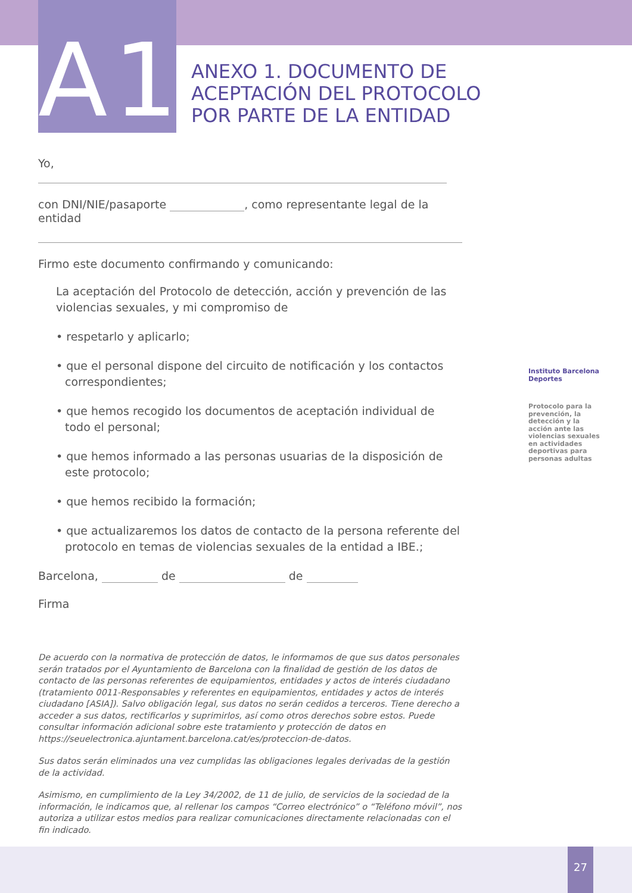A1
ANEXO 1. DOCUMENTO DE
ACEPTACIÓN DEL PROTOCOLO
POR PARTE DE LA ENTIDAD
Yo,
con DNI/NIE/pasaporte , como representante legal de la entidad
Firmo este documento confirmando y comunicando:
La aceptación del Protocolo de detección, acción y prevención de las violencias sexuales, y mi compromiso de
• respetarlo y aplicarlo;
• que el personal dispone del circuito de notificación y los contactos correspondientes;
• que hemos recogido los documentos de aceptación individual de todo el personal;
• que hemos informado a las personas usuarias de la disposición de este protocolo;
• que hemos recibido la formación;
• que actualizaremos los datos de contacto de la persona referente del protocolo en temas de violencias sexuales de la entidad a IBE.;
Barcelona, de de
Firma
De acuerdo con la normativa de protección de datos, le informamos de que sus datos personales serán tratados por el Ayuntamiento de Barcelona con la finalidad de gestión de los datos de contacto de las personas referentes de equipamientos, entidades y actos de interés ciudadano (tratamiento 0011-Responsables y referentes en equipamientos, entidades y actos de interés ciudadano [ASIA]). Salvo obligación legal, sus datos no serán cedidos a terceros. Tiene derecho a acceder a sus datos, rectificarlos y suprimirlos, así como otros derechos sobre estos. Puede consultar información adicional sobre este tratamiento y protección de datos en https://seuelectronica.ajuntament.barcelona.cat/es/proteccion-de-datos.
Sus datos serán eliminados una vez cumplidas las obligaciones legales derivadas de la gestión de la actividad.
Asimismo, en cumplimiento de la Ley 34/2002, de 11 de julio, de servicios de la sociedad de la información, le indicamos que, al rellenar los campos “Correo electrónico” o “Teléfono móvil”, nos autoriza a utilizar estos medios para realizar comunicaciones directamente relacionadas con el fin indicado.
Instituto Barcelona Deportes
Protocolo para la prevención, la detección y la acción ante las violencias sexuales en actividades deportivas para personas adultas
27